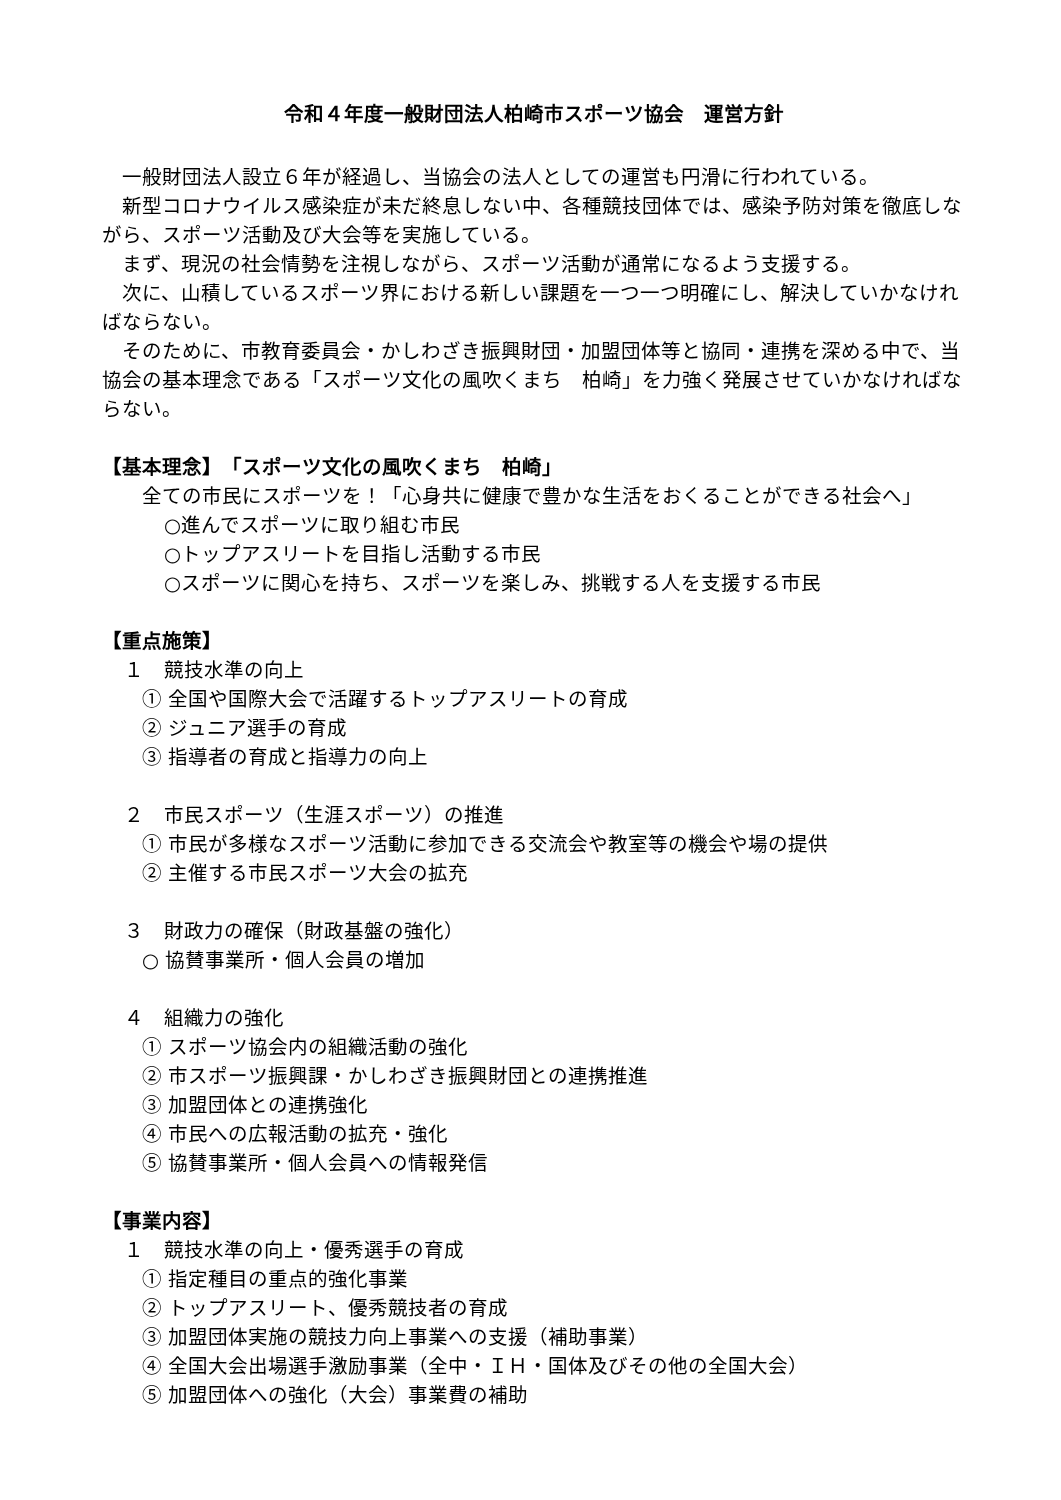令和４年度一般財団法人柏崎市スポーツ協会　運営方針
一般財団法人設立６年が経過し、当協会の法人としての運営も円滑に行われている。
新型コロナウイルス感染症が未だ終息しない中、各種競技団体では、感染予防対策を徹底しながら、スポーツ活動及び大会等を実施している。
まず、現況の社会情勢を注視しながら、スポーツ活動が通常になるよう支援する。
次に、山積しているスポーツ界における新しい課題を一つ一つ明確にし、解決していかなければならない。
そのために、市教育委員会・かしわざき振興財団・加盟団体等と協同・連携を深める中で、当協会の基本理念である「スポーツ文化の風吹くまち　柏崎」を力強く発展させていかなければならない。
【基本理念】　「スポーツ文化の風吹くまち　柏崎」
全ての市民にスポーツを！「心身共に健康で豊かな生活をおくることができる社会へ」
○進んでスポーツに取り組む市民
○トップアスリートを目指し活動する市民
○スポーツに関心を持ち、スポーツを楽しみ、挑戦する人を支援する市民
【重点施策】
１　競技水準の向上
① 全国や国際大会で活躍するトップアスリートの育成
② ジュニア選手の育成
③ 指導者の育成と指導力の向上
２　市民スポーツ（生涯スポーツ）の推進
① 市民が多様なスポーツ活動に参加できる交流会や教室等の機会や場の提供
② 主催する市民スポーツ大会の拡充
３　財政力の確保（財政基盤の強化）
○ 協賛事業所・個人会員の増加
４　組織力の強化
① スポーツ協会内の組織活動の強化
② 市スポーツ振興課・かしわざき振興財団との連携推進
③ 加盟団体との連携強化
④ 市民への広報活動の拡充・強化
⑤ 協賛事業所・個人会員への情報発信
【事業内容】
１　競技水準の向上・優秀選手の育成
① 指定種目の重点的強化事業
② トップアスリート、優秀競技者の育成
③ 加盟団体実施の競技力向上事業への支援（補助事業）
④ 全国大会出場選手激励事業（全中・ＩＨ・国体及びその他の全国大会）
⑤ 加盟団体への強化（大会）事業費の補助